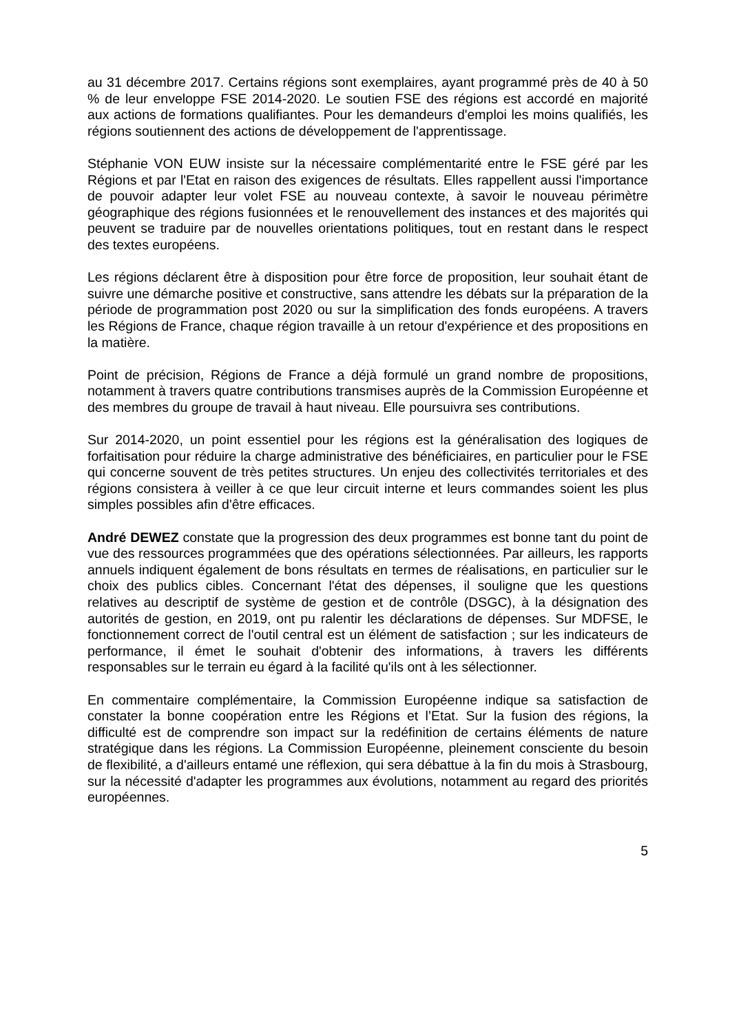au 31 décembre 2017. Certains régions sont exemplaires, ayant programmé près de 40 à 50 % de leur enveloppe FSE 2014-2020. Le soutien FSE des régions est accordé en majorité aux actions de formations qualifiantes. Pour les demandeurs d'emploi les moins qualifiés, les régions soutiennent des actions de développement de l'apprentissage.
Stéphanie VON EUW insiste sur la nécessaire complémentarité entre le FSE géré par les Régions et par l'Etat en raison des exigences de résultats. Elles rappellent aussi l'importance de pouvoir adapter leur volet FSE au nouveau contexte, à savoir le nouveau périmètre géographique des régions fusionnées et le renouvellement des instances et des majorités qui peuvent se traduire par de nouvelles orientations politiques, tout en restant dans le respect des textes européens.
Les régions déclarent être à disposition pour être force de proposition, leur souhait étant de suivre une démarche positive et constructive, sans attendre les débats sur la préparation de la période de programmation post 2020 ou sur la simplification des fonds européens. A travers les Régions de France, chaque région travaille à un retour d'expérience et des propositions en la matière.
Point de précision, Régions de France a déjà formulé un grand nombre de propositions, notamment à travers quatre contributions transmises auprès de la Commission Européenne et des membres du groupe de travail à haut niveau. Elle poursuivra ses contributions.
Sur 2014-2020, un point essentiel pour les régions est la généralisation des logiques de forfaitisation pour réduire la charge administrative des bénéficiaires, en particulier pour le FSE qui concerne souvent de très petites structures. Un enjeu des collectivités territoriales et des régions consistera à veiller à ce que leur circuit interne et leurs commandes soient les plus simples possibles afin d'être efficaces.
André DEWEZ constate que la progression des deux programmes est bonne tant du point de vue des ressources programmées que des opérations sélectionnées. Par ailleurs, les rapports annuels indiquent également de bons résultats en termes de réalisations, en particulier sur le choix des publics cibles. Concernant l'état des dépenses, il souligne que les questions relatives au descriptif de système de gestion et de contrôle (DSGC), à la désignation des autorités de gestion, en 2019, ont pu ralentir les déclarations de dépenses. Sur MDFSE, le fonctionnement correct de l'outil central est un élément de satisfaction ; sur les indicateurs de performance, il émet le souhait d'obtenir des informations, à travers les différents responsables sur le terrain eu égard à la facilité qu'ils ont à les sélectionner.
En commentaire complémentaire, la Commission Européenne indique sa satisfaction de constater la bonne coopération entre les Régions et l’Etat. Sur la fusion des régions, la difficulté est de comprendre son impact sur la redéfinition de certains éléments de nature stratégique dans les régions. La Commission Européenne, pleinement consciente du besoin de flexibilité, a d'ailleurs entamé une réflexion, qui sera débattue à la fin du mois à Strasbourg, sur la nécessité d'adapter les programmes aux évolutions, notamment au regard des priorités européennes.
5